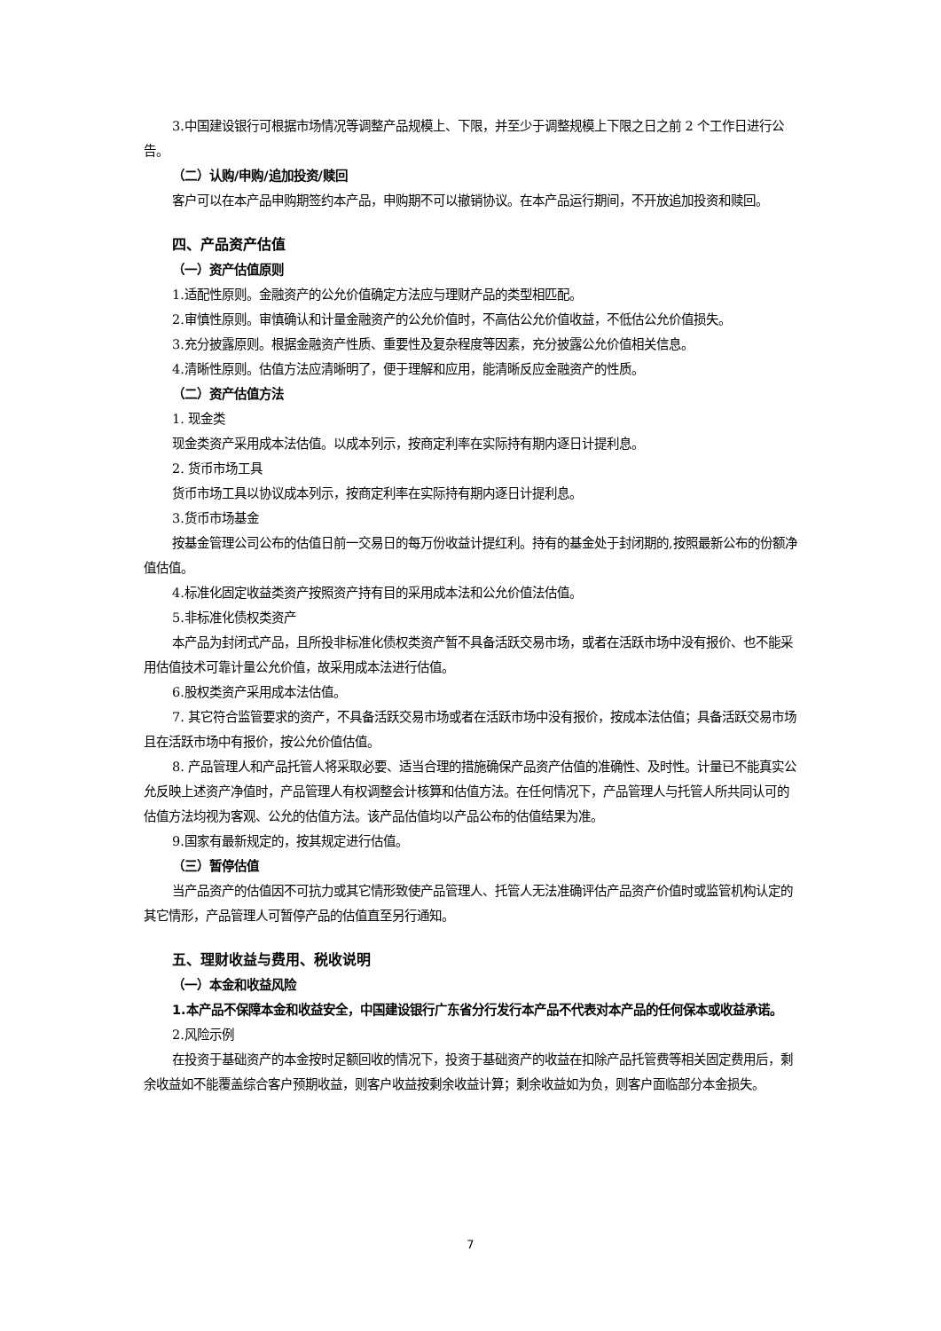3.中国建设银行可根据市场情况等调整产品规模上、下限，并至少于调整规模上下限之日之前 2 个工作日进行公告。
（二）认购/申购/追加投资/赎回
客户可以在本产品申购期签约本产品，申购期不可以撤销协议。在本产品运行期间，不开放追加投资和赎回。
四、产品资产估值
（一）资产估值原则
1.适配性原则。金融资产的公允价值确定方法应与理财产品的类型相匹配。
2.审慎性原则。审慎确认和计量金融资产的公允价值时，不高估公允价值收益，不低估公允价值损失。
3.充分披露原则。根据金融资产性质、重要性及复杂程度等因素，充分披露公允价值相关信息。
4.清晰性原则。估值方法应清晰明了，便于理解和应用，能清晰反应金融资产的性质。
（二）资产估值方法
1. 现金类
现金类资产采用成本法估值。以成本列示，按商定利率在实际持有期内逐日计提利息。
2. 货币市场工具
货币市场工具以协议成本列示，按商定利率在实际持有期内逐日计提利息。
3.货币市场基金
按基金管理公司公布的估值日前一交易日的每万份收益计提红利。持有的基金处于封闭期的,按照最新公布的份额净值估值。
4.标准化固定收益类资产按照资产持有目的采用成本法和公允价值法估值。
5.非标准化债权类资产
本产品为封闭式产品，且所投非标准化债权类资产暂不具备活跃交易市场，或者在活跃市场中没有报价、也不能采用估值技术可靠计量公允价值，故采用成本法进行估值。
6.股权类资产采用成本法估值。
7. 其它符合监管要求的资产，不具备活跃交易市场或者在活跃市场中没有报价，按成本法估值；具备活跃交易市场且在活跃市场中有报价，按公允价值估值。
8. 产品管理人和产品托管人将采取必要、适当合理的措施确保产品资产估值的准确性、及时性。计量已不能真实公允反映上述资产净值时，产品管理人有权调整会计核算和估值方法。在任何情况下，产品管理人与托管人所共同认可的估值方法均视为客观、公允的估值方法。该产品估值均以产品公布的估值结果为准。
9.国家有最新规定的，按其规定进行估值。
（三）暂停估值
当产品资产的估值因不可抗力或其它情形致使产品管理人、托管人无法准确评估产品资产价值时或监管机构认定的其它情形，产品管理人可暂停产品的估值直至另行通知。
五、理财收益与费用、税收说明
（一）本金和收益风险
1.本产品不保障本金和收益安全，中国建设银行广东省分行发行本产品不代表对本产品的任何保本或收益承诺。
2.风险示例
在投资于基础资产的本金按时足额回收的情况下，投资于基础资产的收益在扣除产品托管费等相关固定费用后，剩余收益如不能覆盖综合客户预期收益，则客户收益按剩余收益计算；剩余收益如为负，则客户面临部分本金损失。
7